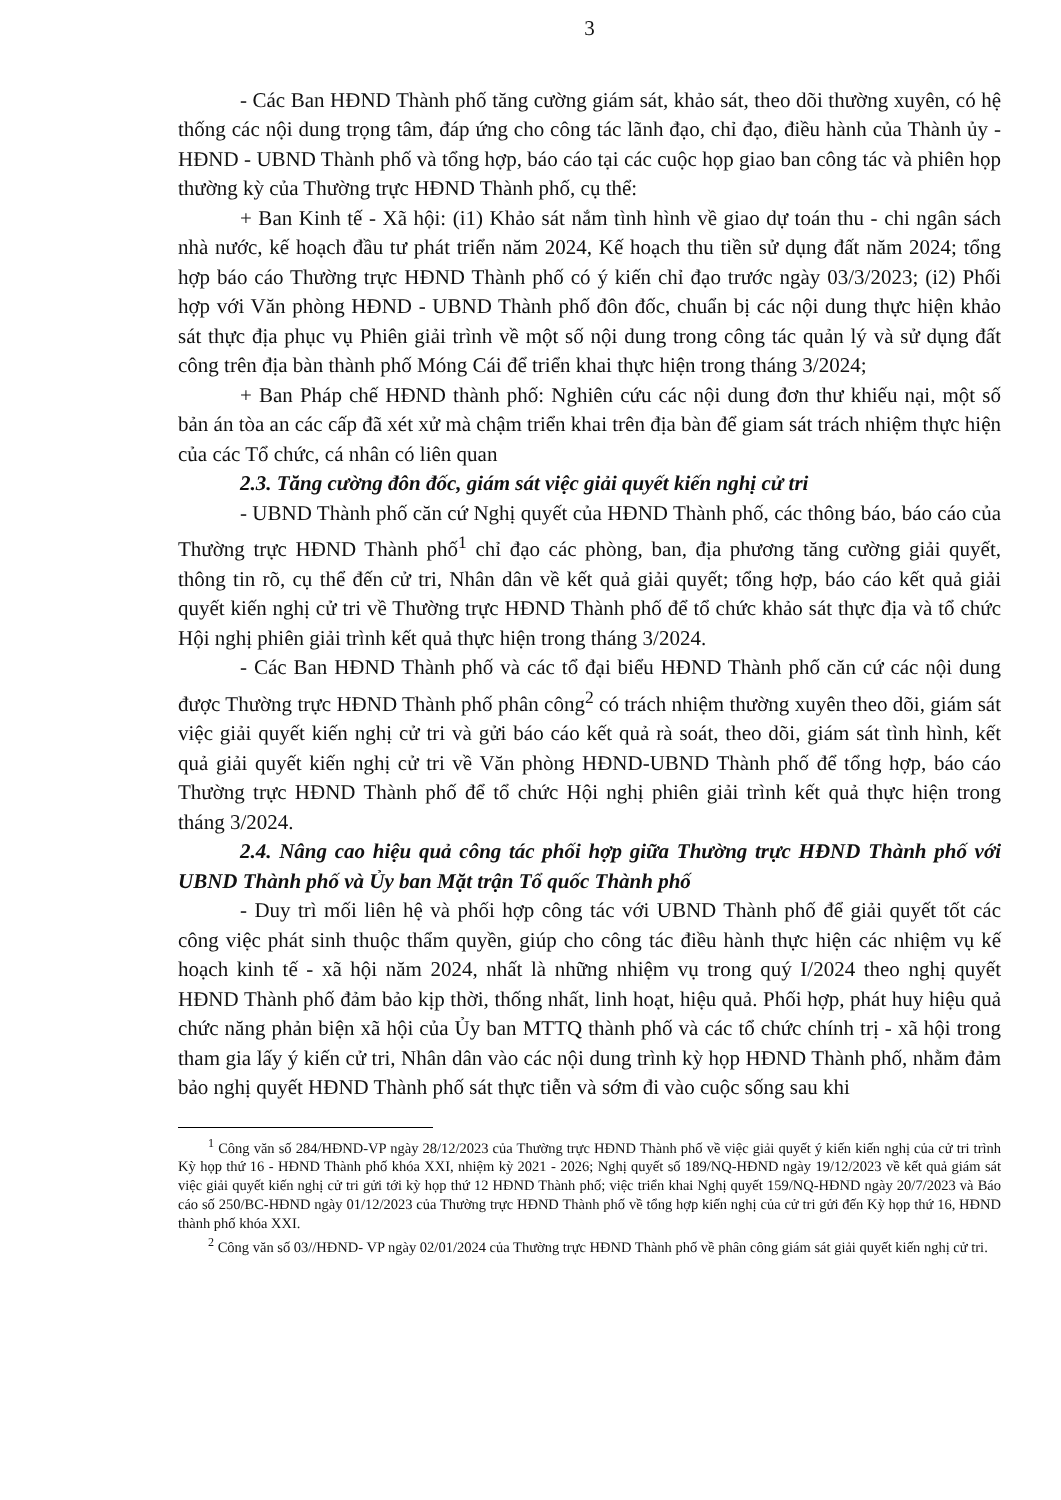3
- Các Ban HĐND Thành phố tăng cường giám sát, khảo sát, theo dõi thường xuyên, có hệ thống các nội dung trọng tâm, đáp ứng cho công tác lãnh đạo, chỉ đạo, điều hành của Thành ủy - HĐND - UBND Thành phố và tổng hợp, báo cáo tại các cuộc họp giao ban công tác và phiên họp thường kỳ của Thường trực HĐND Thành phố, cụ thể:
+ Ban Kinh tế - Xã hội: (i1) Khảo sát nắm tình hình về giao dự toán thu - chi ngân sách nhà nước, kế hoạch đầu tư phát triển năm 2024, Kế hoạch thu tiền sử dụng đất năm 2024; tổng hợp báo cáo Thường trực HĐND Thành phố có ý kiến chỉ đạo trước ngày 03/3/2023; (i2) Phối hợp với Văn phòng HĐND - UBND Thành phố đôn đốc, chuẩn bị các nội dung thực hiện khảo sát thực địa phục vụ Phiên giải trình về một số nội dung trong công tác quản lý và sử dụng đất công trên địa bàn thành phố Móng Cái để triển khai thực hiện trong tháng 3/2024;
+ Ban Pháp chế HĐND thành phố: Nghiên cứu các nội dung đơn thư khiếu nại, một số bản án tòa an các cấp đã xét xử mà chậm triển khai trên địa bàn để giam sát trách nhiệm thực hiện của các Tổ chức, cá nhân có liên quan
2.3. Tăng cường đôn đốc, giám sát việc giải quyết kiến nghị cử tri
- UBND Thành phố căn cứ Nghị quyết của HĐND Thành phố, các thông báo, báo cáo của Thường trực HĐND Thành phố<sup>1</sup> chỉ đạo các phòng, ban, địa phương tăng cường giải quyết, thông tin rõ, cụ thể đến cử tri, Nhân dân về kết quả giải quyết; tổng hợp, báo cáo kết quả giải quyết kiến nghị cử tri về Thường trực HĐND Thành phố để tổ chức khảo sát thực địa và tổ chức Hội nghị phiên giải trình kết quả thực hiện trong tháng 3/2024.
- Các Ban HĐND Thành phố và các tổ đại biểu HĐND Thành phố căn cứ các nội dung được Thường trực HĐND Thành phố phân công<sup>2</sup> có trách nhiệm thường xuyên theo dõi, giám sát việc giải quyết kiến nghị cử tri và gửi báo cáo kết quả rà soát, theo dõi, giám sát tình hình, kết quả giải quyết kiến nghị cử tri về Văn phòng HĐND-UBND Thành phố để tổng hợp, báo cáo Thường trực HĐND Thành phố để tổ chức Hội nghị phiên giải trình kết quả thực hiện trong tháng 3/2024.
2.4. Nâng cao hiệu quả công tác phối hợp giữa Thường trực HĐND Thành phố với UBND Thành phố và Ủy ban Mặt trận Tổ quốc Thành phố
- Duy trì mối liên hệ và phối hợp công tác với UBND Thành phố để giải quyết tốt các công việc phát sinh thuộc thẩm quyền, giúp cho công tác điều hành thực hiện các nhiệm vụ kế hoạch kinh tế - xã hội năm 2024, nhất là những nhiệm vụ trong quý I/2024 theo nghị quyết HĐND Thành phố đảm bảo kịp thời, thống nhất, linh hoạt, hiệu quả. Phối hợp, phát huy hiệu quả chức năng phản biện xã hội của Ủy ban MTTQ thành phố và các tổ chức chính trị - xã hội trong tham gia lấy ý kiến cử tri, Nhân dân vào các nội dung trình kỳ họp HĐND Thành phố, nhằm đảm bảo nghị quyết HĐND Thành phố sát thực tiễn và sớm đi vào cuộc sống sau khi
<sup>1</sup> Công văn số 284/HĐND-VP ngày 28/12/2023 của Thường trực HĐND Thành phố về việc giải quyết ý kiến kiến nghị của cử tri trình Kỳ họp thứ 16 - HĐND Thành phố khóa XXI, nhiệm kỳ 2021 - 2026; Nghị quyết số 189/NQ-HĐND ngày 19/12/2023 về kết quả giám sát việc giải quyết kiến nghị cử tri gửi tới kỳ họp thứ 12 HĐND Thành phố; việc triển khai Nghị quyết 159/NQ-HĐND ngày 20/7/2023 và Báo cáo số 250/BC-HĐND ngày 01/12/2023 của Thường trực HĐND Thành phố về tổng hợp kiến nghị của cử tri gửi đến Kỳ họp thứ 16, HĐND thành phố khóa XXI.
<sup>2</sup> Công văn số 03//HĐND- VP ngày 02/01/2024 của Thường trực HĐND Thành phố về phân công giám sát giải quyết kiến nghị cử tri.